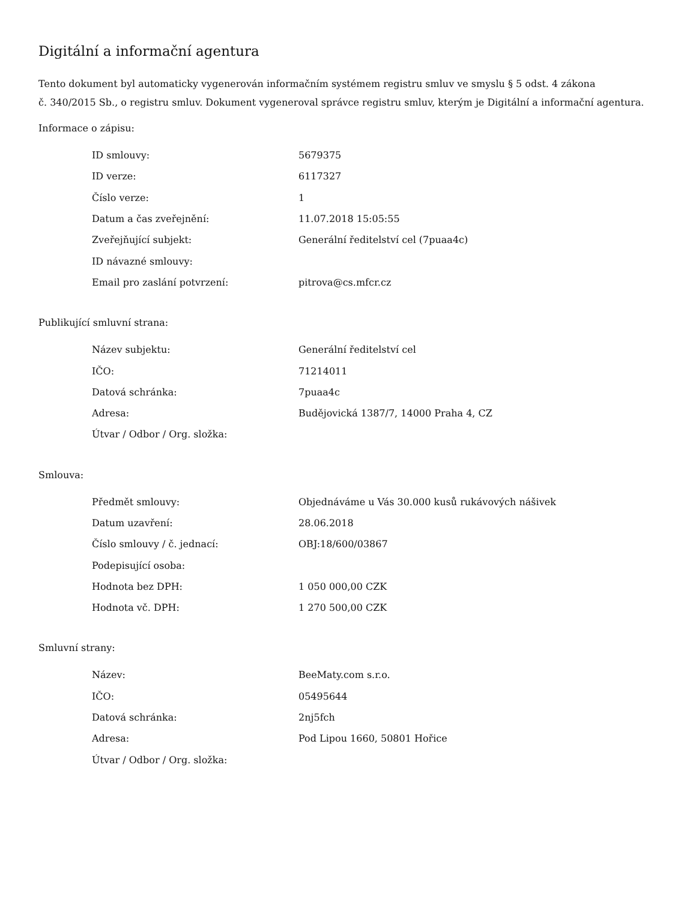Digitální a informační agentura
Tento dokument byl automaticky vygenerován informačním systémem registru smluv ve smyslu § 5 odst. 4 zákona
č. 340/2015 Sb., o registru smluv. Dokument vygeneroval správce registru smluv, kterým je Digitální a informační agentura.
Informace o zápisu:
| ID smlouvy: | 5679375 |
| ID verze: | 6117327 |
| Číslo verze: | 1 |
| Datum a čas zveřejnění: | 11.07.2018 15:05:55 |
| Zveřejňující subjekt: | Generální ředitelství cel (7puaa4c) |
| ID návazné smlouvy: | |
| Email pro zaslání potvrzení: | pitrova@cs.mfcr.cz |
Publikující smluvní strana:
| Název subjektu: | Generální ředitelství cel |
| IČO: | 71214011 |
| Datová schránka: | 7puaa4c |
| Adresa: | Budějovická 1387/7, 14000 Praha 4, CZ |
| Útvar / Odbor / Org. složka: | |
Smlouva:
| Předmět smlouvy: | Objednáváme u Vás 30.000 kusů rukávových nášivek |
| Datum uzavření: | 28.06.2018 |
| Číslo smlouvy / č. jednací: | OBJ:18/600/03867 |
| Podepisující osoba: | |
| Hodnota bez DPH: | 1 050 000,00 CZK |
| Hodnota vč. DPH: | 1 270 500,00 CZK |
Smluvní strany:
| Název: | BeeMaty.com s.r.o. |
| IČO: | 05495644 |
| Datová schránka: | 2nj5fch |
| Adresa: | Pod Lipou 1660, 50801 Hořice |
| Útvar / Odbor / Org. složka: | |